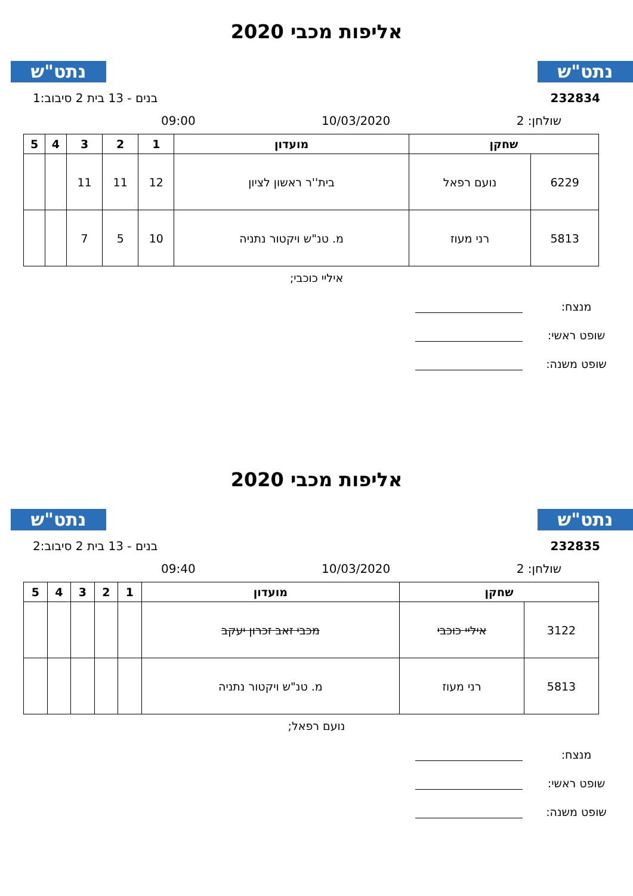נתט"ש נתט"ש
אליפות מכבי 2020
232834 בנים - 13 בית 2 סיבוב:1
שולחן: 2 10/03/2020 09:00
| שחקן | | מועדון | 1 | 2 | 3 | 4 | 5 |
| --- | --- | --- | --- | --- | --- | --- | --- |
| 6229 | נועם רפאל | בית''ר ראשון לציון | 12 | 11 | 11 | | |
| 5813 | רני מעוז | מ. טנ"ש ויקטור נתניה | 10 | 5 | 7 | | |
איליי כוכבי;
מנצח:
שופט ראשי:
שופט משנה:
נתט"ש נתט"ש
אליפות מכבי 2020
232835 בנים - 13 בית 2 סיבוב:2
שולחן: 2 10/03/2020 09:40
| שחקן | | מועדון | 1 | 2 | 3 | 4 | 5 |
| --- | --- | --- | --- | --- | --- | --- | --- |
| 3122 | איליי כוכבי | מכבי זאב זכרון יעקב | | | | | |
| 5813 | רני מעוז | מ. טנ"ש ויקטור נתניה | | | | | |
נועם רפאל;
מנצח:
שופט ראשי:
שופט משנה: